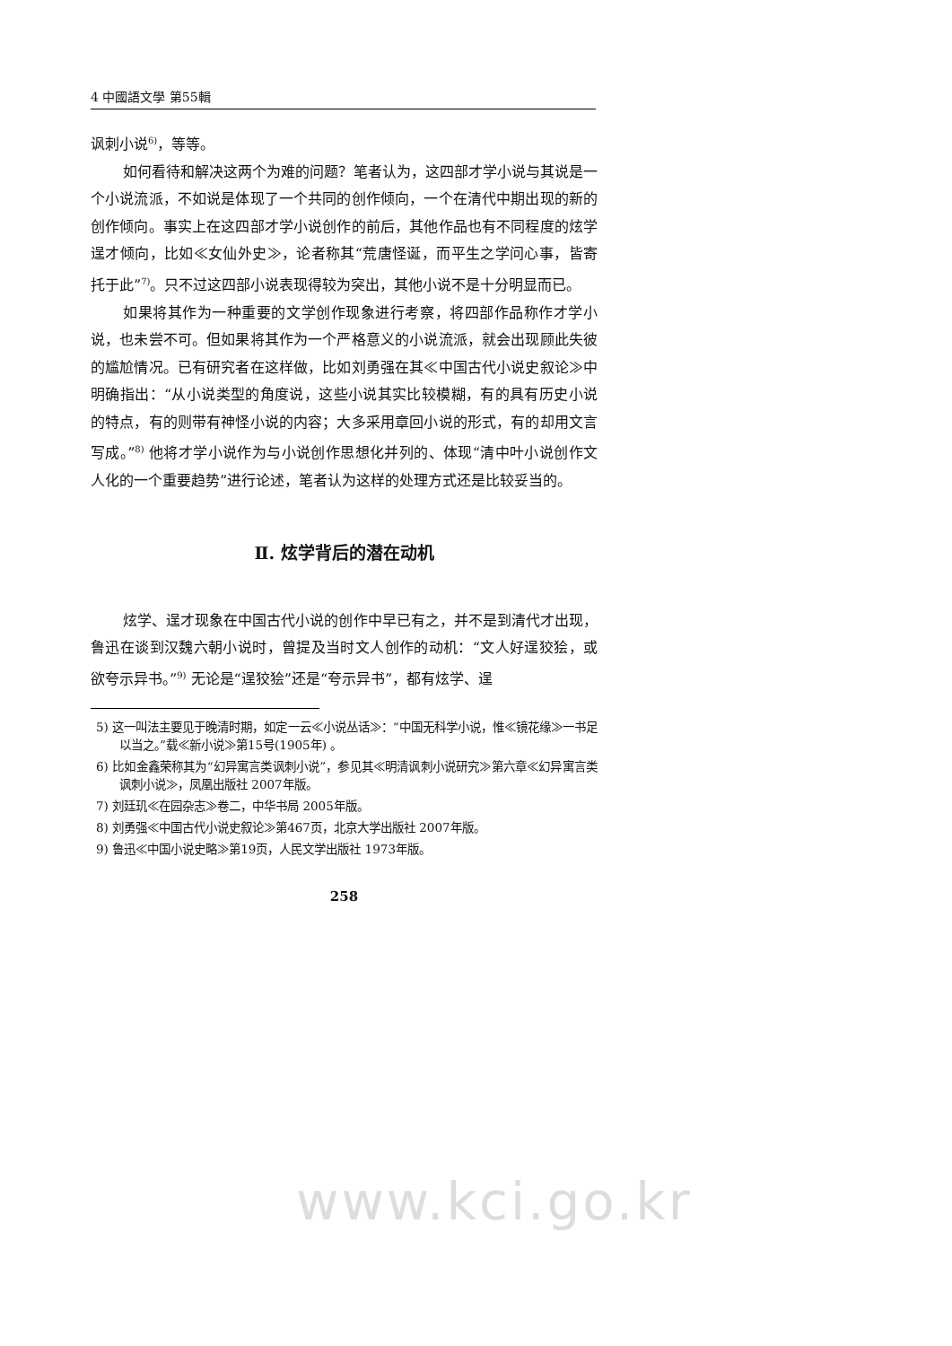4 中國語文學 第55輯
讽刺小说<sup>6)</sup>，等等。
如何看待和解决这两个为难的问题？笔者认为，这四部才学小说与其说是一个小说流派，不如说是体现了一个共同的创作倾向，一个在清代中期出现的新的创作倾向。事实上在这四部才学小说创作的前后，其他作品也有不同程度的炫学逞才倾向，比如≪女仙外史≫，论者称其“荒唐怪诞，而平生之学问心事，皆寄托于此”<sup>7)</sup>。只不过这四部小说表现得较为突出，其他小说不是十分明显而已。
如果将其作为一种重要的文学创作现象进行考察，将四部作品称作才学小说，也未尝不可。但如果将其作为一个严格意义的小说流派，就会出现顾此失彼的尴尬情况。已有研究者在这样做，比如刘勇强在其≪中国古代小说史叙论≫中明确指出：“从小说类型的角度说，这些小说其实比较模糊，有的具有历史小说的特点，有的则带有神怪小说的内容；大多采用章回小说的形式，有的却用文言写成。”<sup>8)</sup> 他将才学小说作为与小说创作思想化并列的、体现“清中叶小说创作文人化的一个重要趋势”进行论述，笔者认为这样的处理方式还是比较妥当的。
Ⅱ. 炫学背后的潜在动机
炫学、逞才现象在中国古代小说的创作中早已有之，并不是到清代才出现，鲁迅在谈到汉魏六朝小说时，曾提及当时文人创作的动机：“文人好逞狡狯，或欲夸示异书。”<sup>9)</sup> 无论是“逞狡狯”还是“夸示异书”，都有炫学、逞
5) 这一叫法主要见于晚清时期，如定一云≪小说丛话≫：“中国无科学小说，惟≪镜花缘≫一书足以当之。”载≪新小说≫第15号(1905年) 。
6) 比如金鑫荣称其为“幻异寓言类讽刺小说”，参见其≪明清讽刺小说研究≫第六章≪幻异寓言类讽刺小说≫，凤凰出版社 2007年版。
7) 刘廷玑≪在园杂志≫卷二，中华书局 2005年版。
8) 刘勇强≪中国古代小说史叙论≫第467页，北京大学出版社 2007年版。
9) 鲁迅≪中国小说史略≫第19页，人民文学出版社 1973年版。
258
www.kci.go.kr